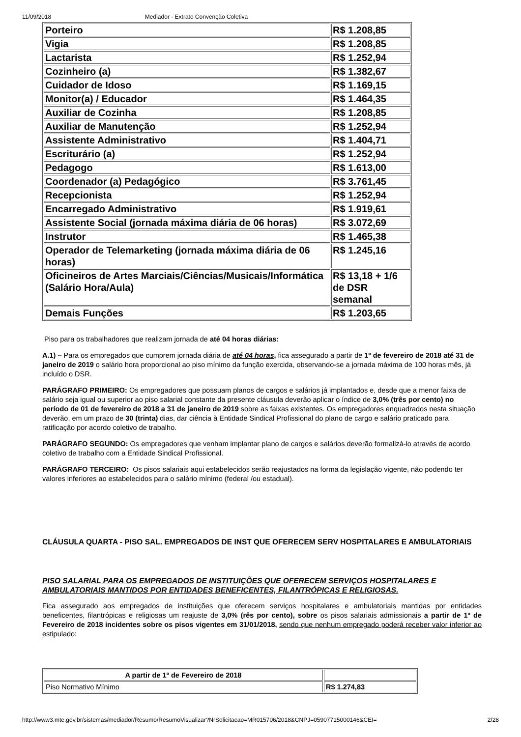11/09/2018 Mediador - Extrato Convenção Coletiva
| Porteiro | R$ 1.208,85 |
| Vigia | R$ 1.208,85 |
| Lactarista | R$ 1.252,94 |
| Cozinheiro (a) | R$ 1.382,67 |
| Cuidador de Idoso | R$ 1.169,15 |
| Monitor(a) / Educador | R$ 1.464,35 |
| Auxiliar de Cozinha | R$ 1.208,85 |
| Auxiliar de Manutenção | R$ 1.252,94 |
| Assistente Administrativo | R$ 1.404,71 |
| Escriturário (a) | R$ 1.252,94 |
| Pedagogo | R$ 1.613,00 |
| Coordenador (a) Pedagógico | R$ 3.761,45 |
| Recepcionista | R$ 1.252,94 |
| Encarregado Administrativo | R$ 1.919,61 |
| Assistente Social (jornada máxima diária de 06 horas) | R$ 3.072,69 |
| Instrutor | R$ 1.465,38 |
| Operador de Telemarketing (jornada máxima diária de 06 horas) | R$ 1.245,16 |
| Oficineiros de Artes Marciais/Ciências/Musicais/Informática (Salário Hora/Aula) | R$ 13,18 + 1/6 de DSR semanal |
| Demais Funções | R$ 1.203,65 |
Piso para os trabalhadores que realizam jornada de até 04 horas diárias:
A.1) – Para os empregados que cumprem jornada diária de até 04 horas, fica assegurado a partir de 1º de fevereiro de 2018 até 31 de janeiro de 2019 o salário hora proporcional ao piso mínimo da função exercida, observando-se a jornada máxima de 100 horas mês, já incluído o DSR.
PARÁGRAFO PRIMEIRO: Os empregadores que possuam planos de cargos e salários já implantados e, desde que a menor faixa de salário seja igual ou superior ao piso salarial constante da presente cláusula deverão aplicar o índice de 3,0% (três por cento) no período de 01 de fevereiro de 2018 a 31 de janeiro de 2019 sobre as faixas existentes. Os empregadores enquadrados nesta situação deverão, em um prazo de 30 (trinta) dias, dar ciência à Entidade Sindical Profissional do plano de cargo e salário praticado para ratificação por acordo coletivo de trabalho.
PARÁGRAFO SEGUNDO: Os empregadores que venham implantar plano de cargos e salários deverão formalizá-lo através de acordo coletivo de trabalho com a Entidade Sindical Profissional.
PARÁGRAFO TERCEIRO: Os pisos salariais aqui estabelecidos serão reajustados na forma da legislação vigente, não podendo ter valores inferiores ao estabelecidos para o salário mínimo (federal /ou estadual).
CLÁUSULA QUARTA - PISO SAL. EMPREGADOS DE INST QUE OFERECEM SERV HOSPITALARES E AMBULATORIAIS
PISO SALARIAL PARA OS EMPREGADOS DE INSTITUIÇÕES QUE OFERECEM SERVIÇOS HOSPITALARES E AMBULATORIAIS MANTIDOS POR ENTIDADES BENEFICENTES, FILANTRÓPICAS E RELIGIOSAS.
Fica assegurado aos empregados de instituições que oferecem serviços hospitalares e ambulatoriais mantidas por entidades beneficentes, filantrópicas e religiosas um reajuste de 3,0% (rês por cento), sobre os pisos salariais admissionais a partir de 1º de Fevereiro de 2018 incidentes sobre os pisos vigentes em 31/01/2018, sendo que nenhum empregado poderá receber valor inferior ao estipulado:
| A partir de 1º de Fevereiro de 2018 | |
| --- | --- |
| Piso Normativo Mínimo | R$ 1.274,83 |
http://www3.mte.gov.br/sistemas/mediador/Resumo/ResumoVisualizar?NrSolicitacao=MR015706/2018&CNPJ=05907715000146&CEI= 2/28